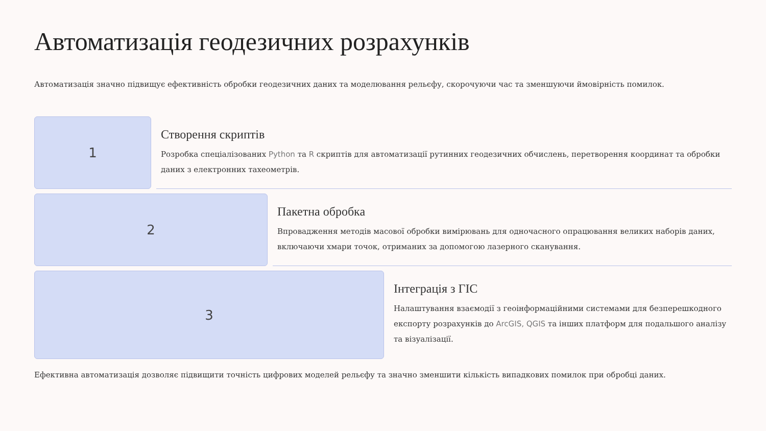Автоматизація геодезичних розрахунків
Автоматизація значно підвищує ефективність обробки геодезичних даних та моделювання рельєфу, скорочуючи час та зменшуючи ймовірність помилок.
1
Створення скриптів
Розробка спеціалізованих Python та R скриптів для автоматизації рутинних геодезичних обчислень, перетворення координат та обробки даних з електронних тахеометрів.
2
Пакетна обробка
Впровадження методів масової обробки вимірювань для одночасного опрацювання великих наборів даних, включаючи хмари точок, отриманих за допомогою лазерного сканування.
3
Інтеграція з ГІС
Налаштування взаємодії з геоінформаційними системами для безперешкодного експорту розрахунків до ArcGIS, QGIS та інших платформ для подальшого аналізу та візуалізації.
Ефективна автоматизація дозволяє підвищити точність цифрових моделей рельєфу та значно зменшити кількість випадкових помилок при обробці даних.